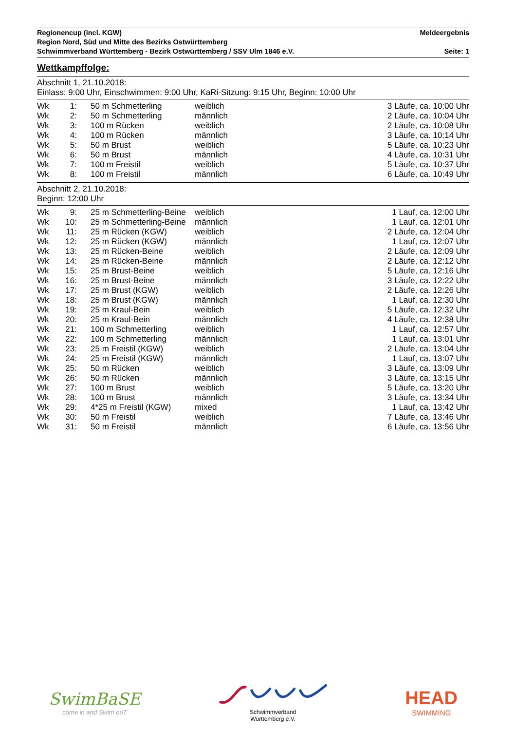Regionencup (incl. KGW) Meldeergebnis
Region Nord, Süd und Mitte des Bezirks Ostwürttemberg
Schwimmverband Württemberg - Bezirk Ostwürttemberg / SSV Ulm 1846 e.V. Seite: 1
Wettkampffolge:
Abschnitt 1, 21.10.2018:
Einlass: 9:00 Uhr, Einschwimmen: 9:00 Uhr, KaRi-Sitzung: 9:15 Uhr, Beginn: 10:00 Uhr
| Wk | 1: | 50 m Schmetterling | weiblich | 3 Läufe, ca. 10:00 Uhr |
| Wk | 2: | 50 m Schmetterling | männlich | 2 Läufe, ca. 10:04 Uhr |
| Wk | 3: | 100 m Rücken | weiblich | 2 Läufe, ca. 10:08 Uhr |
| Wk | 4: | 100 m Rücken | männlich | 3 Läufe, ca. 10:14 Uhr |
| Wk | 5: | 50 m Brust | weiblich | 5 Läufe, ca. 10:23 Uhr |
| Wk | 6: | 50 m Brust | männlich | 4 Läufe, ca. 10:31 Uhr |
| Wk | 7: | 100 m Freistil | weiblich | 5 Läufe, ca. 10:37 Uhr |
| Wk | 8: | 100 m Freistil | männlich | 6 Läufe, ca. 10:49 Uhr |
Abschnitt 2, 21.10.2018:
Beginn: 12:00 Uhr
| Wk | 9: | 25 m Schmetterling-Beine | weiblich | 1 Lauf, ca. 12:00 Uhr |
| Wk | 10: | 25 m Schmetterling-Beine | männlich | 1 Lauf, ca. 12:01 Uhr |
| Wk | 11: | 25 m Rücken (KGW) | weiblich | 2 Läufe, ca. 12:04 Uhr |
| Wk | 12: | 25 m Rücken (KGW) | männlich | 1 Lauf, ca. 12:07 Uhr |
| Wk | 13: | 25 m Rücken-Beine | weiblich | 2 Läufe, ca. 12:09 Uhr |
| Wk | 14: | 25 m Rücken-Beine | männlich | 2 Läufe, ca. 12:12 Uhr |
| Wk | 15: | 25 m Brust-Beine | weiblich | 5 Läufe, ca. 12:16 Uhr |
| Wk | 16: | 25 m Brust-Beine | männlich | 3 Läufe, ca. 12:22 Uhr |
| Wk | 17: | 25 m Brust (KGW) | weiblich | 2 Läufe, ca. 12:26 Uhr |
| Wk | 18: | 25 m Brust (KGW) | männlich | 1 Lauf, ca. 12:30 Uhr |
| Wk | 19: | 25 m Kraul-Bein | weiblich | 5 Läufe, ca. 12:32 Uhr |
| Wk | 20: | 25 m Kraul-Bein | männlich | 4 Läufe, ca. 12:38 Uhr |
| Wk | 21: | 100 m Schmetterling | weiblich | 1 Lauf, ca. 12:57 Uhr |
| Wk | 22: | 100 m Schmetterling | männlich | 1 Lauf, ca. 13:01 Uhr |
| Wk | 23: | 25 m Freistil (KGW) | weiblich | 2 Läufe, ca. 13:04 Uhr |
| Wk | 24: | 25 m Freistil (KGW) | männlich | 1 Lauf, ca. 13:07 Uhr |
| Wk | 25: | 50 m Rücken | weiblich | 3 Läufe, ca. 13:09 Uhr |
| Wk | 26: | 50 m Rücken | männlich | 3 Läufe, ca. 13:15 Uhr |
| Wk | 27: | 100 m Brust | weiblich | 5 Läufe, ca. 13:20 Uhr |
| Wk | 28: | 100 m Brust | männlich | 3 Läufe, ca. 13:34 Uhr |
| Wk | 29: | 4*25 m Freistil (KGW) | mixed | 1 Lauf, ca. 13:42 Uhr |
| Wk | 30: | 50 m Freistil | weiblich | 7 Läufe, ca. 13:46 Uhr |
| Wk | 31: | 50 m Freistil | männlich | 6 Läufe, ca. 13:56 Uhr |
SwimBaSE
come in and Swim ouT
Schwimmverband
Württemberg e.V.
HEAD
SWIMMING